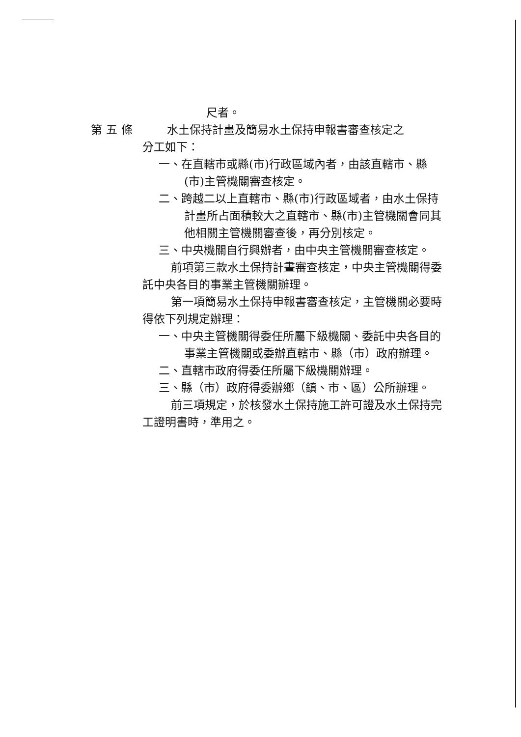尺者。
第五條 水土保持計畫及簡易水土保持申報書審查核定之
分工如下：
一、在直轄市或縣(市)行政區域內者，由該直轄市、縣(市)主管機關審查核定。
二、跨越二以上直轄市、縣(市)行政區域者，由水土保持計畫所占面積較大之直轄市、縣(市)主管機關會同其他相關主管機關審查後，再分別核定。
三、中央機關自行興辦者，由中央主管機關審查核定。
前項第三款水土保持計畫審查核定，中央主管機關得委託中央各目的事業主管機關辦理。
第一項簡易水土保持申報書審查核定，主管機關必要時得依下列規定辦理：
一、中央主管機關得委任所屬下級機關、委託中央各目的事業主管機關或委辦直轄市、縣（市）政府辦理。
二、直轄市政府得委任所屬下級機關辦理。
三、縣（市）政府得委辦鄉（鎮、市、區）公所辦理。
前三項規定，於核發水土保持施工許可證及水土保持完工證明書時，準用之。